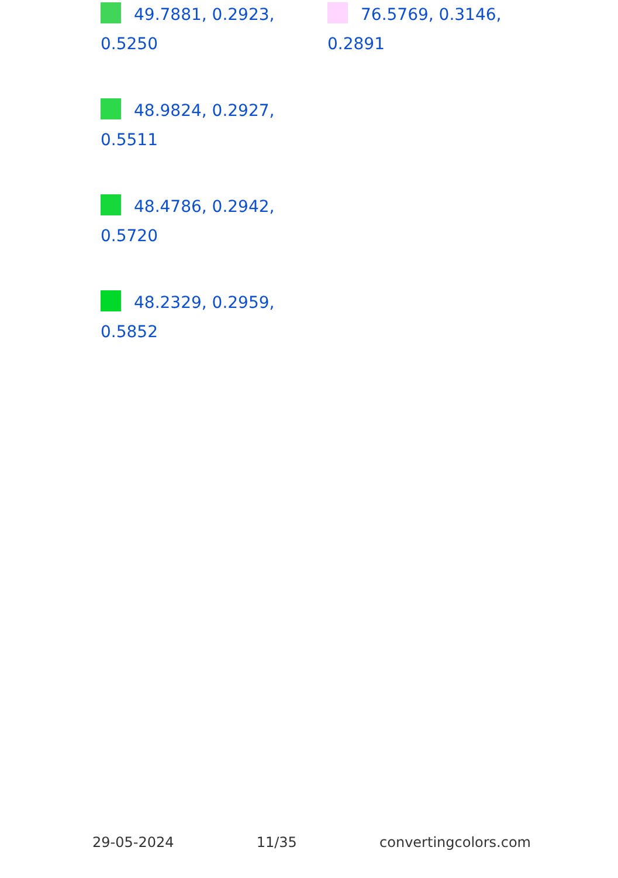49.7881, 0.2923, 0.5250
48.9824, 0.2927, 0.5511
48.4786, 0.2942, 0.5720
48.2329, 0.2959, 0.5852
76.5769, 0.3146, 0.2891
29-05-2024 11/35 convertingcolors.com